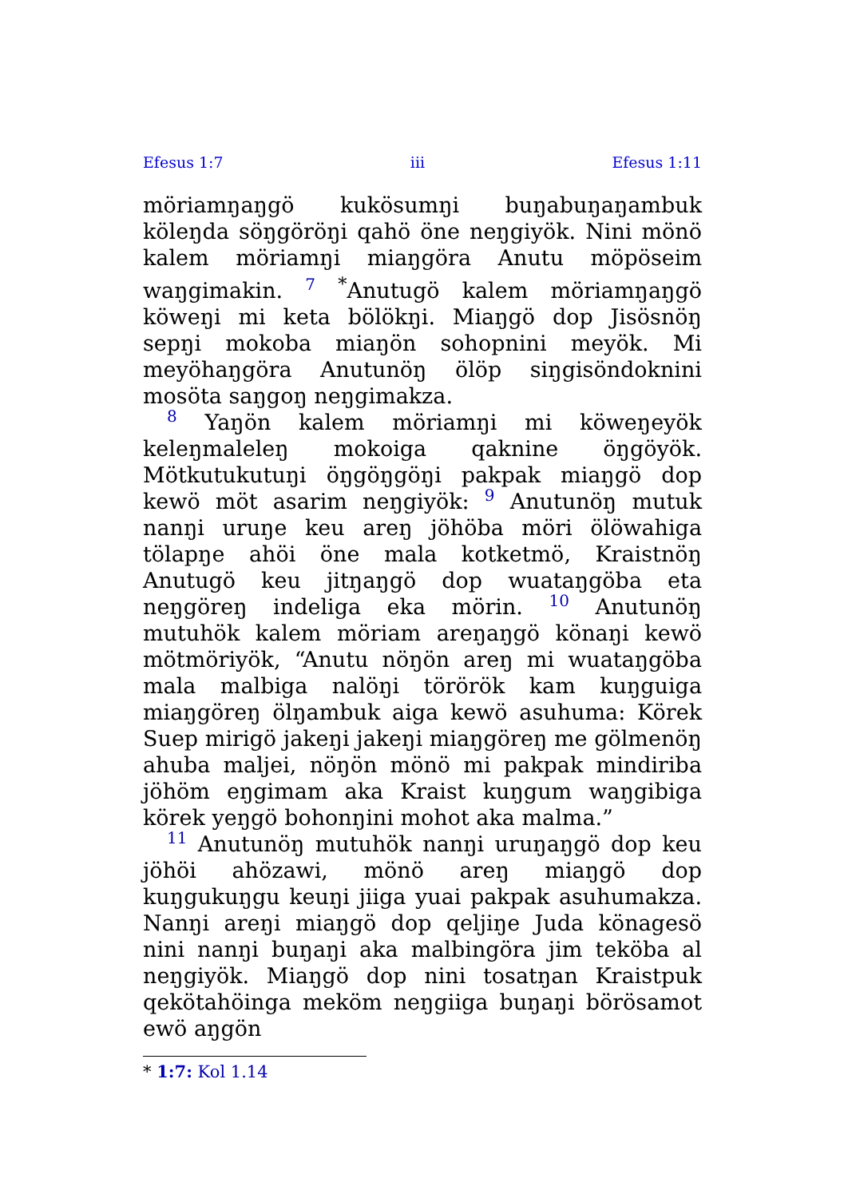Efesus 1:7 iii Efesus 1:11
möriamŋaŋgö kukösumŋi buŋabuŋaŋambuk köleŋda söŋgöröŋi qahö öne neŋgiyök. Nini mönö kalem möriamŋi miaŋgöra Anutu möpöseim waŋgimakin. 7 <sup>*</sup>Anutugö kalem möriamŋaŋgö köweŋi mi keta bölökŋi. Miaŋgö dop Jisösnöŋ sepŋi mokoba miaŋön sohopnini meyök. Mi meyöhaŋgöra Anutunöŋ ölöp siŋgisöndoknini mosöta saŋgoŋ neŋgimakza.
8 Yaŋön kalem möriamŋi mi köweŋeyök keleŋmaleleŋ mokoiga qaknine öŋgöyök. Mötkutukutuŋi öŋgöŋgöŋi pakpak miaŋgö dop kewö möt asarim neŋgiyök: 9 Anutunöŋ mutuk nanŋi uruŋe keu areŋ jöhöba möri ölöwahiga tölapŋe ahöi öne mala kotketmö, Kraistnöŋ Anutugö keu jitŋaŋgö dop wuataŋgöba eta neŋgöreŋ indeliga eka mörin. 10 Anutunöŋ mutuhök kalem möriam areŋaŋgö könaŋi kewö mötmöriyök, “Anutu nöŋön areŋ mi wuataŋgöba mala malbiga nalöŋi törörök kam kuŋguiga miaŋgöreŋ ölŋambuk aiga kewö asuhuma: Körek Suep mirigö jakeŋi jakeŋi miaŋgöreŋ me gölmenöŋ ahuba maljei, nöŋön mönö mi pakpak mindiriba jöhöm eŋgimam aka Kraist kuŋgum waŋgibiga körek yeŋgö bohonŋini mohot aka malma.”
11 Anutunöŋ mutuhök nanŋi uruŋaŋgö dop keu jöhöi ahözawi, mönö areŋ miaŋgö dop kuŋgukuŋgu keuŋi jiiga yuai pakpak asuhumakza. Nanŋi areŋi miaŋgö dop qeljiŋe Juda könagesö nini nanŋi buŋaŋi aka malbingöra jim teköba al neŋgiyök. Miaŋgö dop nini tosatŋan Kraistpuk qekötahöinga meköm neŋgiiga buŋaŋi börösamot ewö aŋgön
* 1:7: Kol 1.14